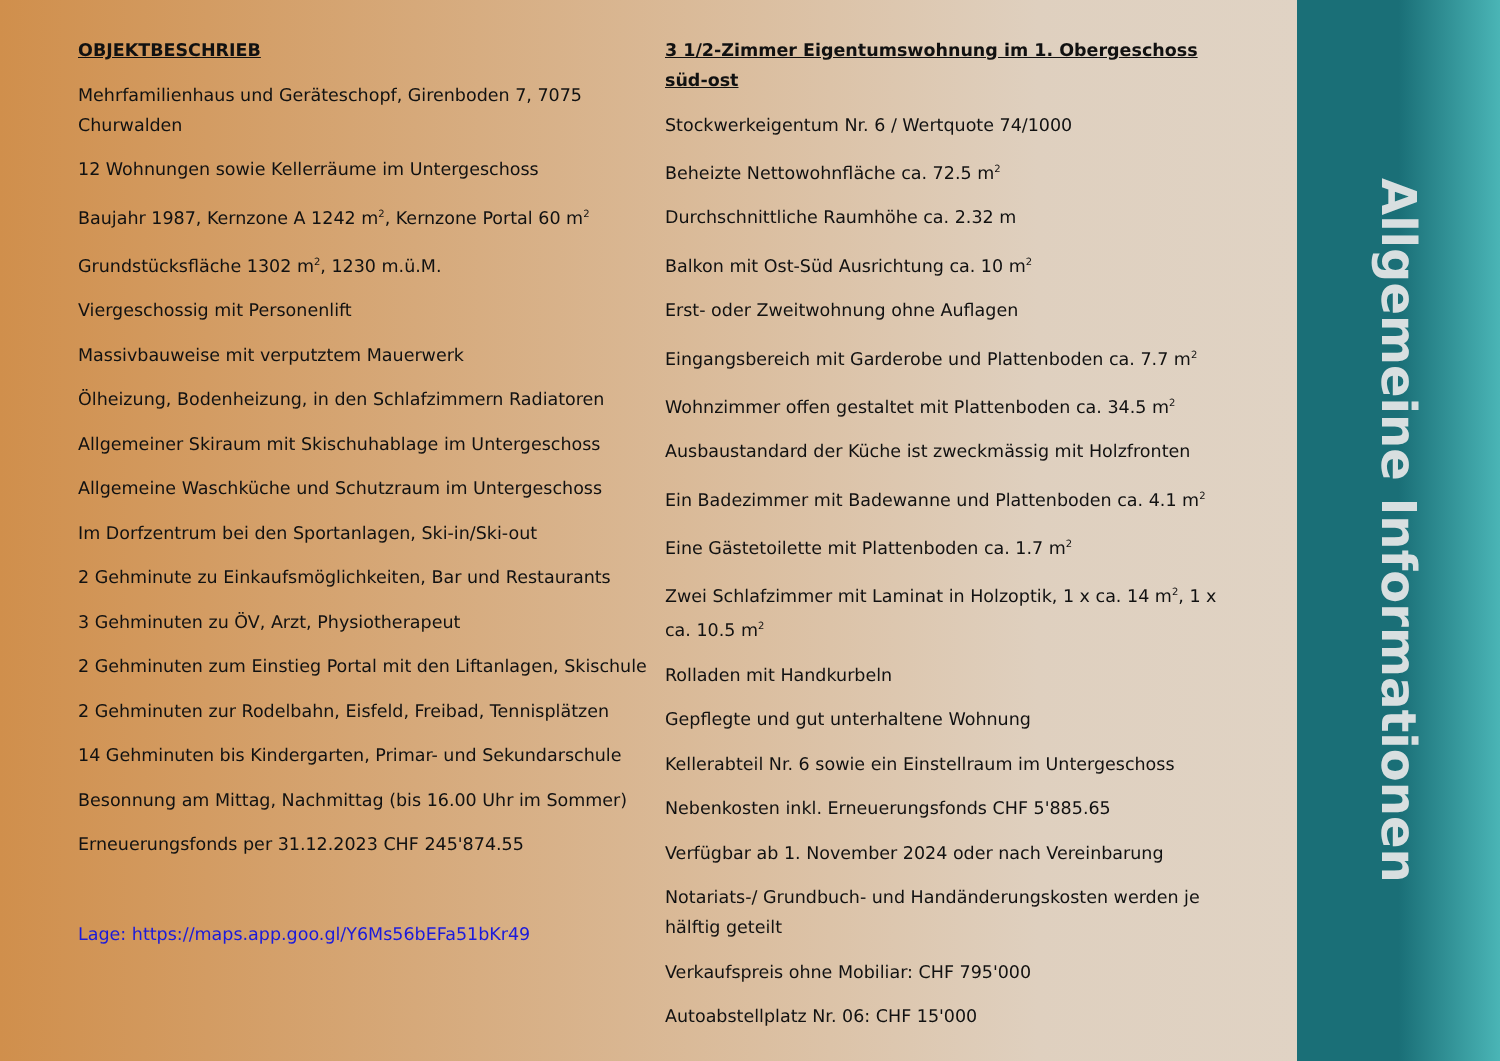OBJEKTBESCHRIEB
Mehrfamilienhaus und Geräteschopf, Girenboden 7, 7075 Churwalden
12 Wohnungen sowie Kellerräume im Untergeschoss
Baujahr 1987, Kernzone A 1242 m<sup>2</sup>, Kernzone Portal 60 m<sup>2</sup>
Grundstücksfläche 1302 m<sup>2</sup>, 1230 m.ü.M.
Viergeschossig mit Personenlift
Massivbauweise mit verputztem Mauerwerk
Ölheizung, Bodenheizung, in den Schlafzimmern Radiatoren
Allgemeiner Skiraum mit Skischuhablage im Untergeschoss
Allgemeine Waschküche und Schutzraum im Untergeschoss
Im Dorfzentrum bei den Sportanlagen, Ski-in/Ski-out
2 Gehminute zu Einkaufsmöglichkeiten, Bar und Restaurants
3 Gehminuten zu ÖV, Arzt, Physiotherapeut
2 Gehminuten zum Einstieg Portal mit den Liftanlagen, Skischule
2 Gehminuten zur Rodelbahn, Eisfeld, Freibad, Tennisplätzen
14 Gehminuten bis Kindergarten, Primar- und Sekundarschule
Besonnung am Mittag, Nachmittag (bis 16.00 Uhr im Sommer)
Erneuerungsfonds per 31.12.2023 CHF 245'874.55
Lage: https://maps.app.goo.gl/Y6Ms56bEFa51bKr49
3 1/2-Zimmer Eigentumswohnung im 1. Obergeschoss süd-ost
Stockwerkeigentum Nr. 6 / Wertquote 74/1000
Beheizte Nettowohnfläche ca. 72.5 m<sup>2</sup>
Durchschnittliche Raumhöhe ca. 2.32 m
Balkon mit Ost-Süd Ausrichtung ca. 10 m<sup>2</sup>
Erst- oder Zweitwohnung ohne Auflagen
Eingangsbereich mit Garderobe und Plattenboden ca. 7.7 m<sup>2</sup>
Wohnzimmer offen gestaltet mit Plattenboden ca. 34.5 m<sup>2</sup>
Ausbaustandard der Küche ist zweckmässig mit Holzfronten
Ein Badezimmer mit Badewanne und Plattenboden ca. 4.1 m<sup>2</sup>
Eine Gästetoilette mit Plattenboden ca. 1.7 m<sup>2</sup>
Zwei Schlafzimmer mit Laminat in Holzoptik, 1 x ca. 14 m<sup>2</sup>, 1 x ca. 10.5 m<sup>2</sup>
Rolladen mit Handkurbeln
Gepflegte und gut unterhaltene Wohnung
Kellerabteil Nr. 6 sowie ein Einstellraum im Untergeschoss
Nebenkosten inkl. Erneuerungsfonds CHF 5'885.65
Verfügbar ab 1. November 2024 oder nach Vereinbarung
Notariats-/ Grundbuch- und Handänderungskosten werden je hälftig geteilt
Verkaufspreis ohne Mobiliar: CHF 795'000
Autoabstellplatz Nr. 06: CHF 15'000
Allgemeine Informationen